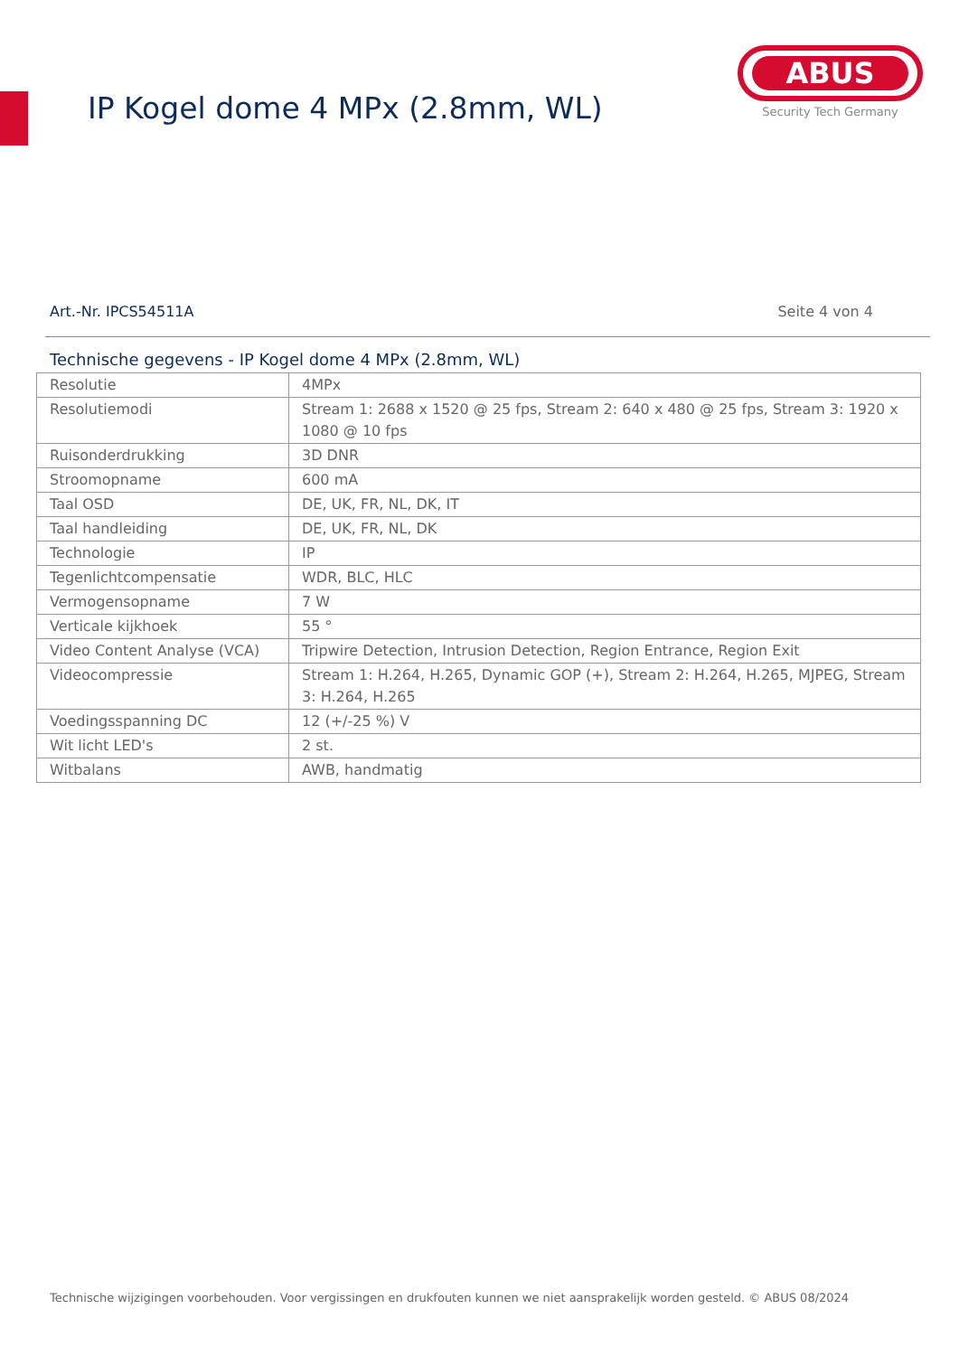IP Kogel dome 4 MPx (2.8mm, WL)
ABUS
Security Tech Germany
Art.-Nr. IPCS54511A Seite 4 von 4
Technische gegevens - IP Kogel dome 4 MPx (2.8mm, WL)
| Resolutie | 4MPx |
| Resolutiemodi | Stream 1: 2688 x 1520 @ 25 fps, Stream 2: 640 x 480 @ 25 fps, Stream 3: 1920 x 1080 @ 10 fps |
| Ruisonderdrukking | 3D DNR |
| Stroomopname | 600 mA |
| Taal OSD | DE, UK, FR, NL, DK, IT |
| Taal handleiding | DE, UK, FR, NL, DK |
| Technologie | IP |
| Tegenlichtcompensatie | WDR, BLC, HLC |
| Vermogensopname | 7 W |
| Verticale kijkhoek | 55 ° |
| Video Content Analyse (VCA) | Tripwire Detection, Intrusion Detection, Region Entrance, Region Exit |
| Videocompressie | Stream 1: H.264, H.265, Dynamic GOP (+), Stream 2: H.264, H.265, MJPEG, Stream 3: H.264, H.265 |
| Voedingsspanning DC | 12 (+/-25 %) V |
| Wit licht LED's | 2 st. |
| Witbalans | AWB, handmatig |
Technische wijzigingen voorbehouden. Voor vergissingen en drukfouten kunnen we niet aansprakelijk worden gesteld. © ABUS 08/2024